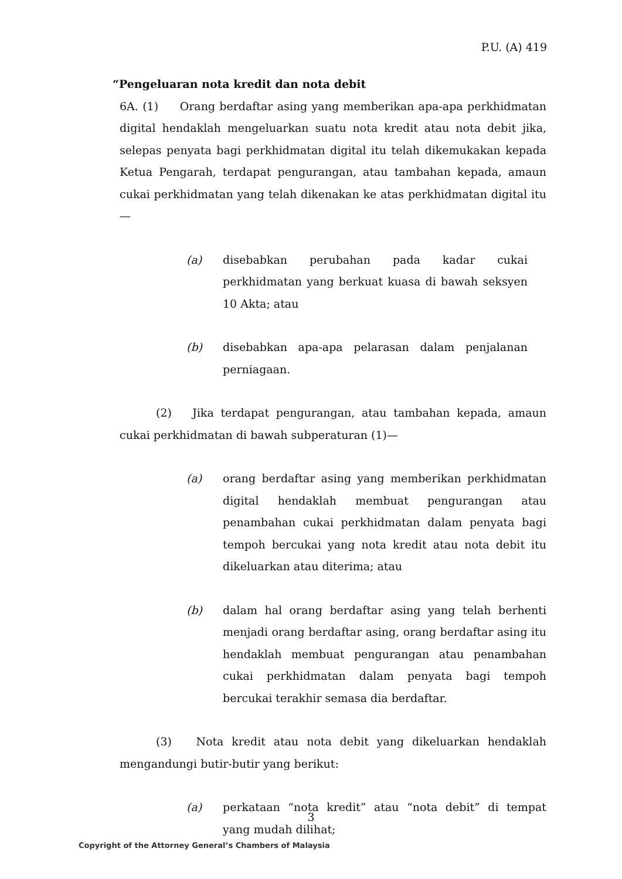P.U. (A) 419
“Pengeluaran nota kredit dan nota debit
6A. (1) Orang berdaftar asing yang memberikan apa-apa perkhidmatan digital hendaklah mengeluarkan suatu nota kredit atau nota debit jika, selepas penyata bagi perkhidmatan digital itu telah dikemukakan kepada Ketua Pengarah, terdapat pengurangan, atau tambahan kepada, amaun cukai perkhidmatan yang telah dikenakan ke atas perkhidmatan digital itu—
(a) disebabkan perubahan pada kadar cukai perkhidmatan yang berkuat kuasa di bawah seksyen 10 Akta; atau
(b) disebabkan apa-apa pelarasan dalam penjalanan perniagaan.
(2) Jika terdapat pengurangan, atau tambahan kepada, amaun cukai perkhidmatan di bawah subperaturan (1)—
(a) orang berdaftar asing yang memberikan perkhidmatan digital hendaklah membuat pengurangan atau penambahan cukai perkhidmatan dalam penyata bagi tempoh bercukai yang nota kredit atau nota debit itu dikeluarkan atau diterima; atau
(b) dalam hal orang berdaftar asing yang telah berhenti menjadi orang berdaftar asing, orang berdaftar asing itu hendaklah membuat pengurangan atau penambahan cukai perkhidmatan dalam penyata bagi tempoh bercukai terakhir semasa dia berdaftar.
(3) Nota kredit atau nota debit yang dikeluarkan hendaklah mengandungi butir-butir yang berikut:
(a) perkataan “nota kredit” atau “nota debit” di tempat yang mudah dilihat;
3
Copyright of the Attorney General’s Chambers of Malaysia